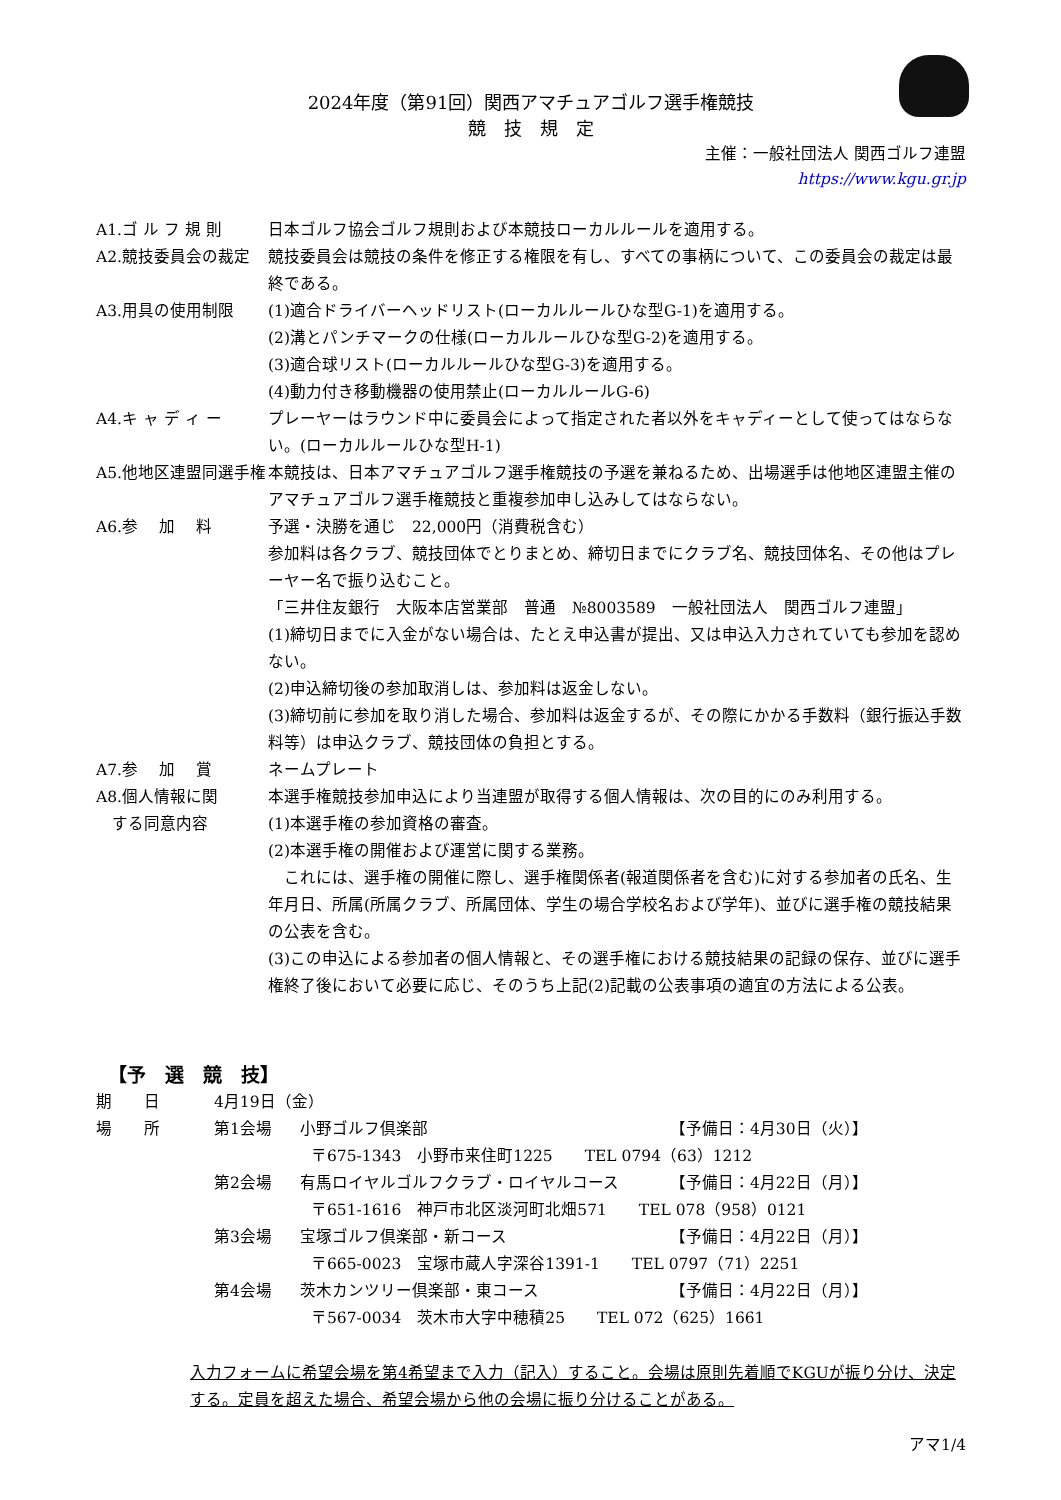2024年度（第91回）関西アマチュアゴルフ選手権競技
競　技　規　定
主催：一般社団法人 関西ゴルフ連盟
https://www.kgu.gr.jp
A1.ゴ ル フ 規 則 日本ゴルフ協会ゴルフ規則および本競技ローカルルールを適用する。
A2.競技委員会の裁定 競技委員会は競技の条件を修正する権限を有し、すべての事柄について、この委員会の裁定は最終である。
A3.用具の使用制限 (1)適合ドライバーヘッドリスト(ローカルルールひな型G-1)を適用する。
(2)溝とパンチマークの仕様(ローカルルールひな型G-2)を適用する。
(3)適合球リスト(ローカルルールひな型G-3)を適用する。
(4)動力付き移動機器の使用禁止(ローカルルールG-6)
A4.キ ャ デ ィ ー プレーヤーはラウンド中に委員会によって指定された者以外をキャディーとして使ってはならない。(ローカルルールひな型H-1)
A5.他地区連盟同選手権 本競技は、日本アマチュアゴルフ選手権競技の予選を兼ねるため、出場選手は他地区連盟主催のアマチュアゴルフ選手権競技と重複参加申し込みしてはならない。
A6.参　 加　 料 予選・決勝を通じ　22,000円（消費税含む）
参加料は各クラブ、競技団体でとりまとめ、締切日までにクラブ名、競技団体名、その他はプレーヤー名で振り込むこと。
「三井住友銀行　大阪本店営業部　普通　№8003589　一般社団法人　関西ゴルフ連盟」
(1)締切日までに入金がない場合は、たとえ申込書が提出、又は申込入力されていても参加を認めない。
(2)申込締切後の参加取消しは、参加料は返金しない。
(3)締切前に参加を取り消した場合、参加料は返金するが、その際にかかる手数料（銀行振込手数料等）は申込クラブ、競技団体の負担とする。
A7.参　 加　 賞 ネームプレート
A8.個人情報に関
　する同意内容
本選手権競技参加申込により当連盟が取得する個人情報は、次の目的にのみ利用する。
(1)本選手権の参加資格の審査。
(2)本選手権の開催および運営に関する業務。
　これには、選手権の開催に際し、選手権関係者(報道関係者を含む)に対する参加者の氏名、生年月日、所属(所属クラブ、所属団体、学生の場合学校名および学年)、並びに選手権の競技結果の公表を含む。
(3)この申込による参加者の個人情報と、その選手権における競技結果の記録の保存、並びに選手権終了後において必要に応じ、そのうち上記(2)記載の公表事項の適宜の方法による公表。
【予　選　競　技】
期　　日 4月19日（金）
場　　所 第1会場 小野ゴルフ倶楽部 【予備日：4月30日（火）】
〒675-1343　小野市来住町1225　　TEL 0794（63）1212
第2会場 有馬ロイヤルゴルフクラブ・ロイヤルコース 【予備日：4月22日（月）】
〒651-1616　神戸市北区淡河町北畑571　　TEL 078（958）0121
第3会場 宝塚ゴルフ倶楽部・新コース 【予備日：4月22日（月）】
〒665-0023　宝塚市蔵人字深谷1391-1　　TEL 0797（71）2251
第4会場 茨木カンツリー倶楽部・東コース 【予備日：4月22日（月）】
〒567-0034　茨木市大字中穂積25　　TEL 072（625）1661
入力フォームに希望会場を第4希望まで入力（記入）すること。会場は原則先着順でKGUが振り分け、決定する。定員を超えた場合、希望会場から他の会場に振り分けることがある。
アマ1/4